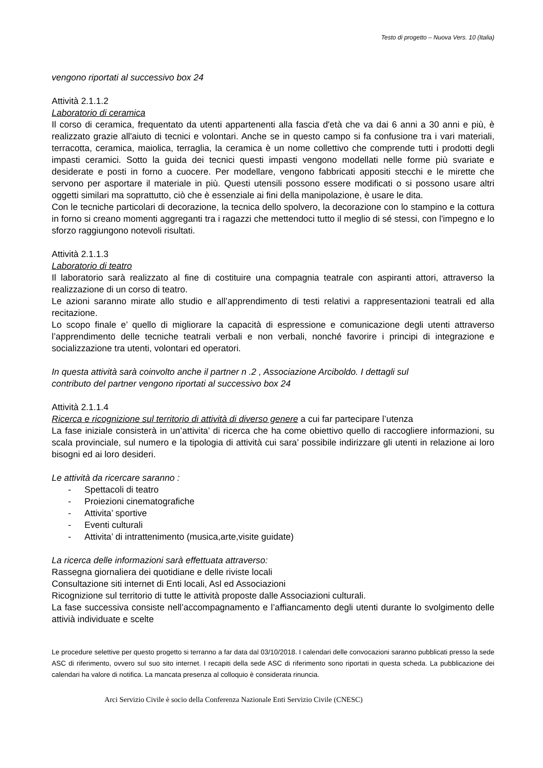Testo di progetto – Nuova Vers. 10 (Italia)
vengono riportati al successivo box 24
Attività 2.1.1.2
Laboratorio di ceramica
Il corso di ceramica, frequentato da utenti appartenenti alla fascia d'età che va dai 6 anni a 30 anni e più, è realizzato grazie all'aiuto di tecnici e volontari. Anche se in questo campo si fa confusione tra i vari materiali, terracotta, ceramica, maiolica, terraglia, la ceramica è un nome collettivo che comprende tutti i prodotti degli impasti ceramici. Sotto la guida dei tecnici questi impasti vengono modellati nelle forme più svariate e desiderate e posti in forno a cuocere. Per modellare, vengono fabbricati appositi stecchi e le mirette che servono per asportare il materiale in più. Questi utensili possono essere modificati o si possono usare altri oggetti similari ma soprattutto, ciò che è essenziale ai fini della manipolazione, è usare le dita.
Con le tecniche particolari di decorazione, la tecnica dello spolvero, la decorazione con lo stampino e la cottura in forno si creano momenti aggreganti tra i ragazzi che mettendoci tutto il meglio di sé stessi, con l'impegno e lo sforzo raggiungono notevoli risultati.
Attività 2.1.1.3
Laboratorio di teatro
Il laboratorio sarà realizzato al fine di costituire una compagnia teatrale con aspiranti attori, attraverso la realizzazione di un corso di teatro.
Le azioni saranno mirate allo studio e all’apprendimento di testi relativi a rappresentazioni teatrali ed alla recitazione.
Lo scopo finale e’ quello di migliorare la capacità di espressione e comunicazione degli utenti attraverso l’apprendimento delle tecniche teatrali verbali e non verbali, nonché favorire i principi di integrazione e socializzazione tra utenti, volontari ed operatori.
In questa attività sarà coinvolto anche il partner n .2 , Associazione Arciboldo. I dettagli sul
contributo del partner vengono riportati al successivo box 24
Attività 2.1.1.4
Ricerca e ricognizione sul territorio di attività di diverso genere a cui far partecipare l’utenza
La fase iniziale consisterà in un’attivita’ di ricerca che ha come obiettivo quello di raccogliere informazioni, su scala provinciale, sul numero e la tipologia di attività cui sara’ possibile indirizzare gli utenti in relazione ai loro bisogni ed ai loro desideri.
Le attività da ricercare saranno :
- Spettacoli di teatro
- Proiezioni cinematografiche
- Attivita’ sportive
- Eventi culturali
- Attivita’ di intrattenimento (musica,arte,visite guidate)
La ricerca delle informazioni sarà effettuata attraverso:
Rassegna giornaliera dei quotidiane e delle riviste locali
Consultazione siti internet di Enti locali, Asl ed Associazioni
Ricognizione sul territorio di tutte le attività proposte dalle Associazioni culturali.
La fase successiva consiste nell’accompagnamento e l’affiancamento degli utenti durante lo svolgimento delle attivià individuate e scelte
Le procedure selettive per questo progetto si terranno a far data dal 03/10/2018. I calendari delle convocazioni saranno pubblicati presso la sede ASC di riferimento, ovvero sul suo sito internet. I recapiti della sede ASC di riferimento sono riportati in questa scheda. La pubblicazione dei calendari ha valore di notifica. La mancata presenza al colloquio è considerata rinuncia.
Arci Servizio Civile è socio della Conferenza Nazionale Enti Servizio Civile (CNESC)